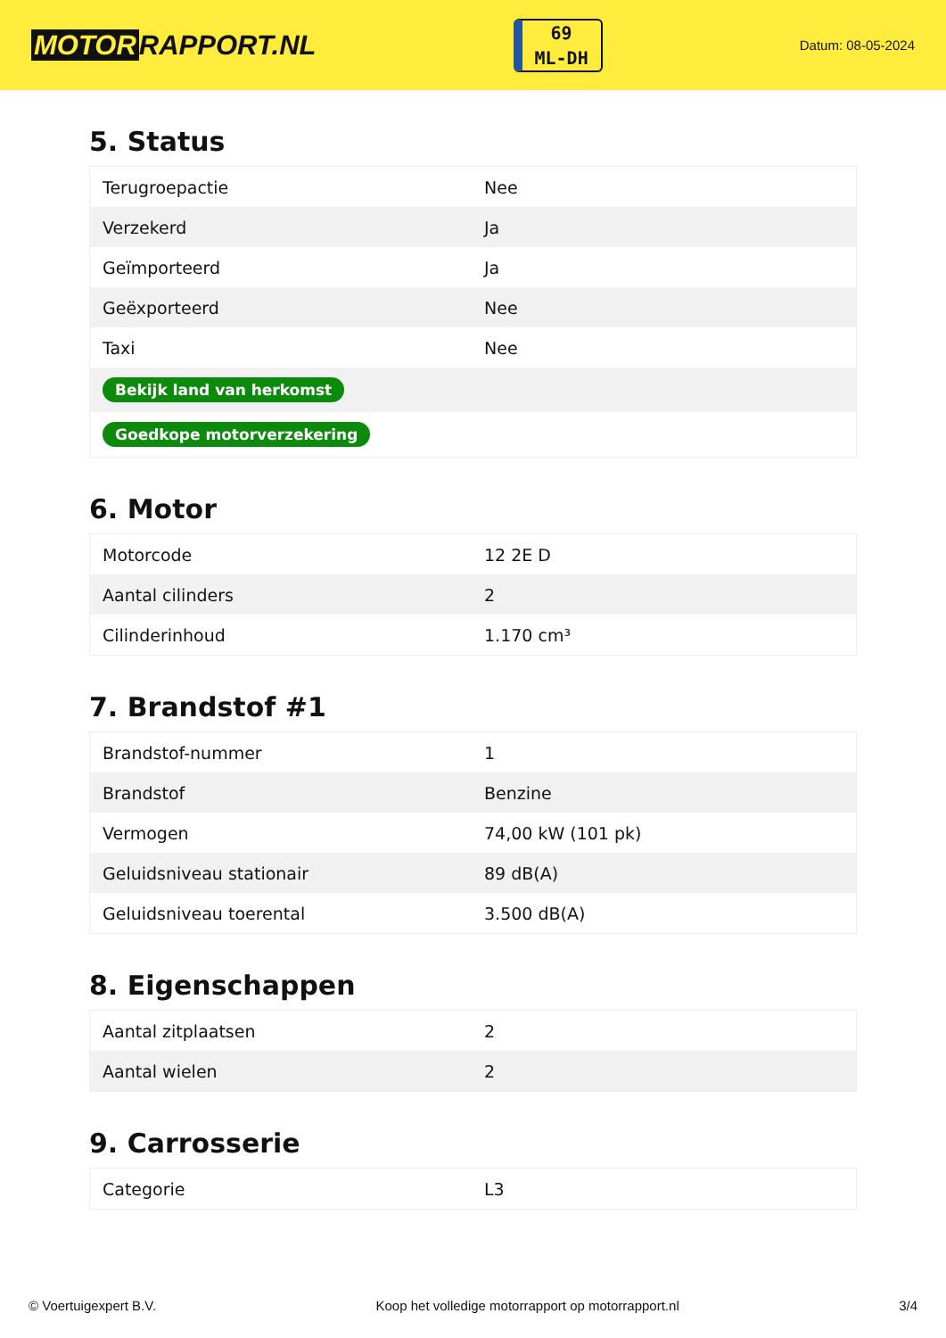MOTOR RAPPORT.NL
69
ML-DH
Datum: 08-05-2024
5. Status
| Terugroepactie | Nee |
| Verzekerd | Ja |
| Geïmporteerd | Ja |
| Geëxporteerd | Nee |
| Taxi | Nee |
| Bekijk land van herkomst | |
| Goedkope motorverzekering | |
6. Motor
| Motorcode | 12 2E D |
| Aantal cilinders | 2 |
| Cilinderinhoud | 1.170 cm³ |
7. Brandstof #1
| Brandstof-nummer | 1 |
| Brandstof | Benzine |
| Vermogen | 74,00 kW (101 pk) |
| Geluidsniveau stationair | 89 dB(A) |
| Geluidsniveau toerental | 3.500 dB(A) |
8. Eigenschappen
| Aantal zitplaatsen | 2 |
| Aantal wielen | 2 |
9. Carrosserie
| Categorie | L3 |
© Voertuigexpert B.V. Koop het volledige motorrapport op motorrapport.nl 3/4